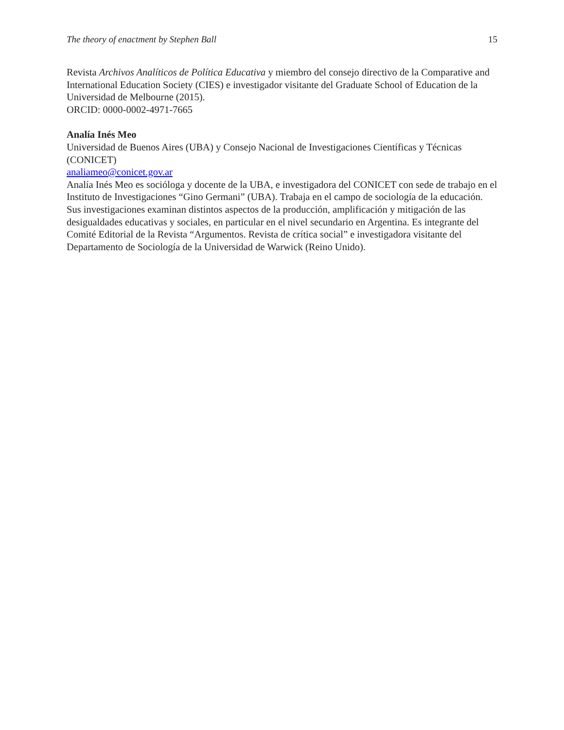The theory of enactment by Stephen Ball 15
Revista Archivos Analíticos de Política Educativa y miembro del consejo directivo de la Comparative and International Education Society (CIES) e investigador visitante del Graduate School of Education de la Universidad de Melbourne (2015).
ORCID: 0000-0002-4971-7665
Analía Inés Meo
Universidad de Buenos Aires (UBA) y Consejo Nacional de Investigaciones Científicas y Técnicas (CONICET)
analiameo@conicet.gov.ar
Analía Inés Meo es socióloga y docente de la UBA, e investigadora del CONICET con sede de trabajo en el Instituto de Investigaciones “Gino Germani” (UBA). Trabaja en el campo de sociología de la educación. Sus investigaciones examinan distintos aspectos de la producción, amplificación y mitigación de las desigualdades educativas y sociales, en particular en el nivel secundario en Argentina. Es integrante del Comité Editorial de la Revista “Argumentos. Revista de crítica social” e investigadora visitante del Departamento de Sociología de la Universidad de Warwick (Reino Unido).